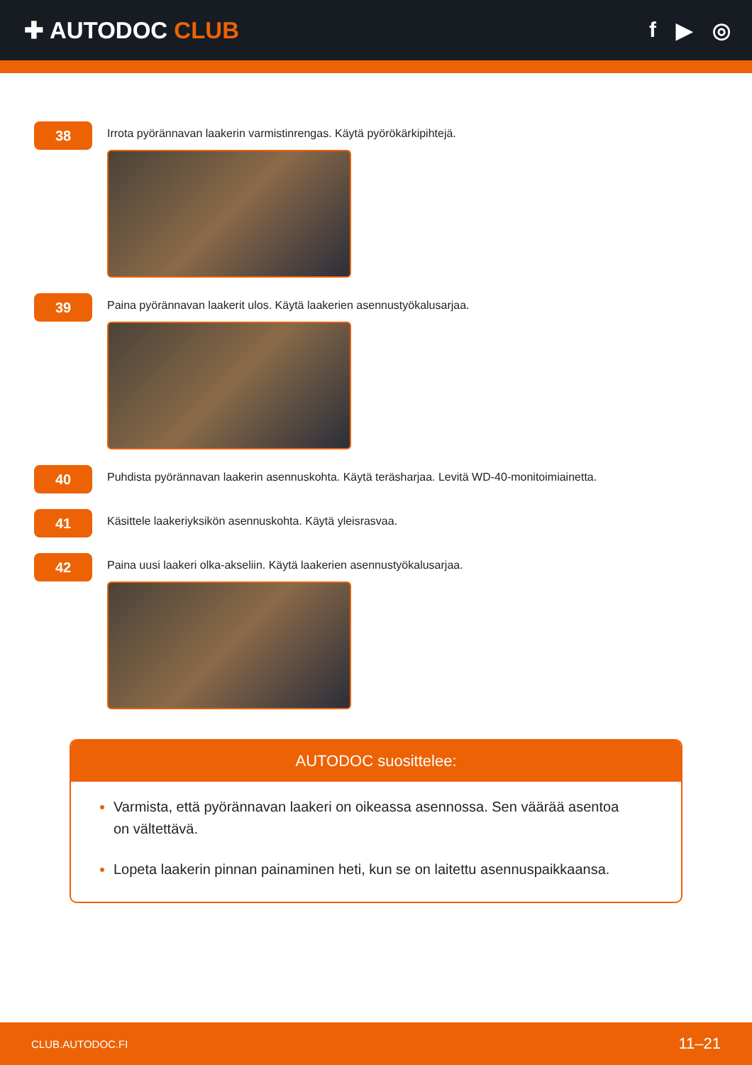✚ AUTODOC CLUB f ▶ ◎
38
Irrota pyörännavan laakerin varmistinrengas. Käytä pyörökärkipihtejä.
39
Paina pyörännavan laakerit ulos. Käytä laakerien asennustyökalusarjaa.
40
Puhdista pyörännavan laakerin asennuskohta. Käytä teräsharjaa. Levitä WD-40-monitoimiainetta.
41
Käsittele laakeriyksikön asennuskohta. Käytä yleisrasvaa.
42
Paina uusi laakeri olka-akseliin. Käytä laakerien asennustyökalusarjaa.
AUTODOC suosittelee:
Varmista, että pyörännavan laakeri on oikeassa asennossa. Sen väärää asentoa on vältettävä.
Lopeta laakerin pinnan painaminen heti, kun se on laitettu asennuspaikkaansa.
CLUB.AUTODOC.FI 11–21